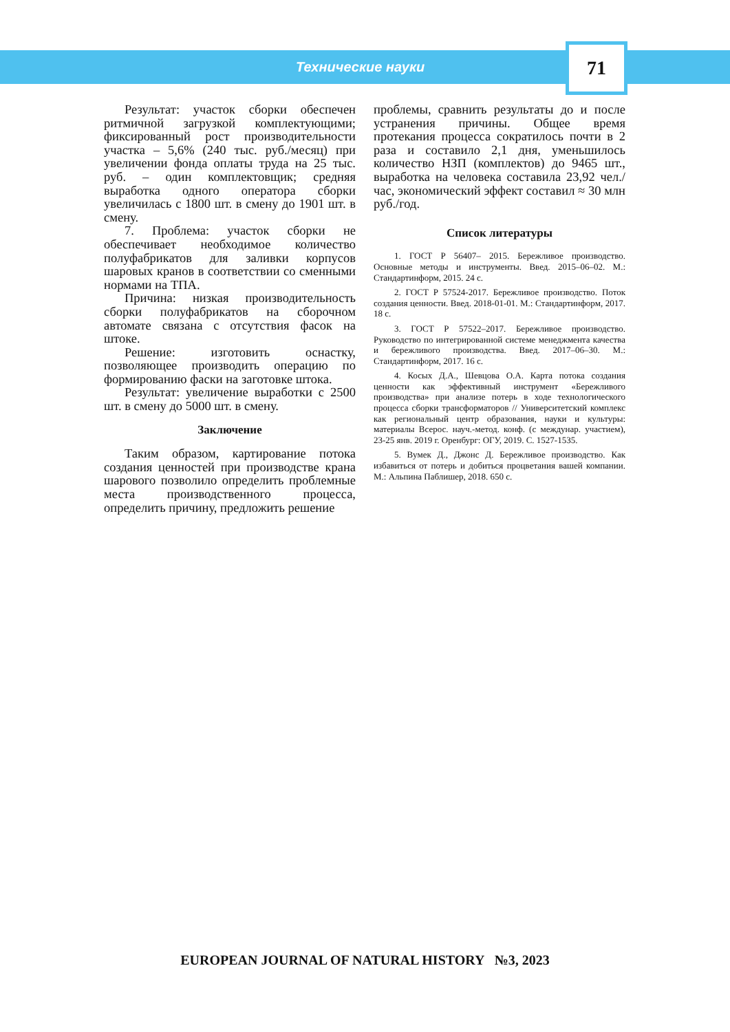Технические науки
71
Результат: участок сборки обеспечен ритмичной загрузкой комплектующими; фиксированный рост производительности участка – 5,6% (240 тыс. руб./месяц) при увеличении фонда оплаты труда на 25 тыс. руб. – один комплектовщик; средняя выработка одного оператора сборки увеличилась с 1800 шт. в смену до 1901 шт. в смену.
7. Проблема: участок сборки не обеспечивает необходимое количество полуфабрикатов для заливки корпусов шаровых кранов в соответствии со сменными нормами на ТПА.
Причина: низкая производительность сборки полуфабрикатов на сборочном автомате связана с отсутствия фасок на штоке.
Решение: изготовить оснастку, позволяющее производить операцию по формированию фаски на заготовке штока.
Результат: увеличение выработки с 2500 шт. в смену до 5000 шт. в смену.
Заключение
Таким образом, картирование потока создания ценностей при производстве крана шарового позволило определить проблемные места производственного процесса, определить причину, предложить решение
проблемы, сравнить результаты до и после устранения причины. Общее время протекания процесса сократилось почти в 2 раза и составило 2,1 дня, уменьшилось количество НЗП (комплектов) до 9465 шт., выработка на человека составила 23,92 чел./час, экономический эффект составил ≈ 30 млн руб./год.
Список литературы
1. ГОСТ Р 56407– 2015. Бережливое производство. Основные методы и инструменты. Введ. 2015–06–02. М.: Стандартинформ, 2015. 24 с.
2. ГОСТ Р 57524-2017. Бережливое производство. Поток создания ценности. Введ. 2018-01-01. М.: Стандартинформ, 2017. 18 с.
3. ГОСТ Р 57522–2017. Бережливое производство. Руководство по интегрированной системе менеджмента качества и бережливого производства. Введ. 2017–06–30. М.: Стандартинформ, 2017. 16 с.
4. Косых Д.А., Шевцова О.А. Карта потока создания ценности как эффективный инструмент «Бережливого производства» при анализе потерь в ходе технологического процесса сборки трансформаторов // Университетский комплекс как региональный центр образования, науки и культуры: материалы Всерос. науч.-метод. конф. (с междунар. участием), 23-25 янв. 2019 г. Оренбург: ОГУ, 2019. С. 1527-1535.
5. Вумек Д., Джонс Д. Бережливое производство. Как избавиться от потерь и добиться процветания вашей компании. М.: Альпина Паблишер, 2018. 650 с.
EUROPEAN JOURNAL OF NATURAL HISTORY №3, 2023